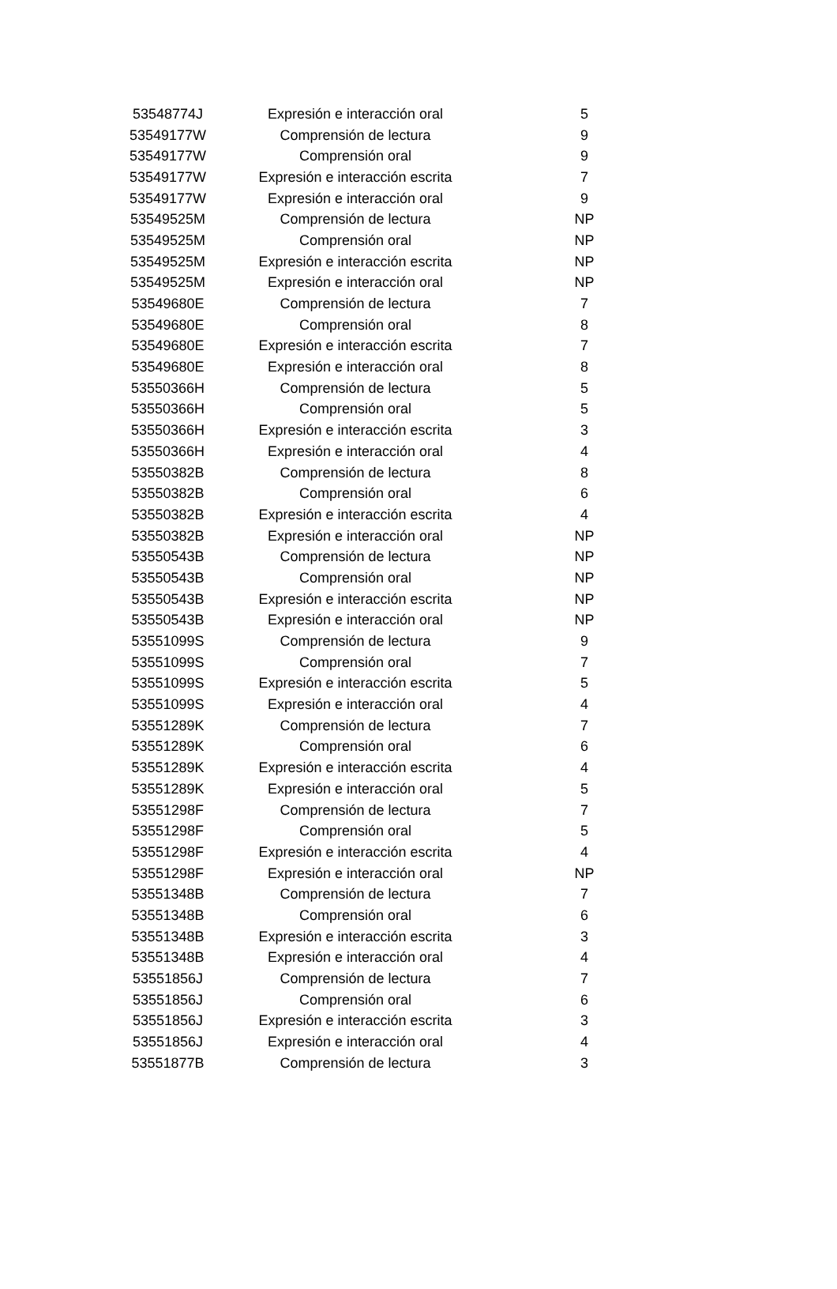| 53548774J | Expresión e interacción oral | 5 |
| 53549177W | Comprensión de lectura | 9 |
| 53549177W | Comprensión oral | 9 |
| 53549177W | Expresión e interacción escrita | 7 |
| 53549177W | Expresión e interacción oral | 9 |
| 53549525M | Comprensión de lectura | NP |
| 53549525M | Comprensión oral | NP |
| 53549525M | Expresión e interacción escrita | NP |
| 53549525M | Expresión e interacción oral | NP |
| 53549680E | Comprensión de lectura | 7 |
| 53549680E | Comprensión oral | 8 |
| 53549680E | Expresión e interacción escrita | 7 |
| 53549680E | Expresión e interacción oral | 8 |
| 53550366H | Comprensión de lectura | 5 |
| 53550366H | Comprensión oral | 5 |
| 53550366H | Expresión e interacción escrita | 3 |
| 53550366H | Expresión e interacción oral | 4 |
| 53550382B | Comprensión de lectura | 8 |
| 53550382B | Comprensión oral | 6 |
| 53550382B | Expresión e interacción escrita | 4 |
| 53550382B | Expresión e interacción oral | NP |
| 53550543B | Comprensión de lectura | NP |
| 53550543B | Comprensión oral | NP |
| 53550543B | Expresión e interacción escrita | NP |
| 53550543B | Expresión e interacción oral | NP |
| 53551099S | Comprensión de lectura | 9 |
| 53551099S | Comprensión oral | 7 |
| 53551099S | Expresión e interacción escrita | 5 |
| 53551099S | Expresión e interacción oral | 4 |
| 53551289K | Comprensión de lectura | 7 |
| 53551289K | Comprensión oral | 6 |
| 53551289K | Expresión e interacción escrita | 4 |
| 53551289K | Expresión e interacción oral | 5 |
| 53551298F | Comprensión de lectura | 7 |
| 53551298F | Comprensión oral | 5 |
| 53551298F | Expresión e interacción escrita | 4 |
| 53551298F | Expresión e interacción oral | NP |
| 53551348B | Comprensión de lectura | 7 |
| 53551348B | Comprensión oral | 6 |
| 53551348B | Expresión e interacción escrita | 3 |
| 53551348B | Expresión e interacción oral | 4 |
| 53551856J | Comprensión de lectura | 7 |
| 53551856J | Comprensión oral | 6 |
| 53551856J | Expresión e interacción escrita | 3 |
| 53551856J | Expresión e interacción oral | 4 |
| 53551877B | Comprensión de lectura | 3 |